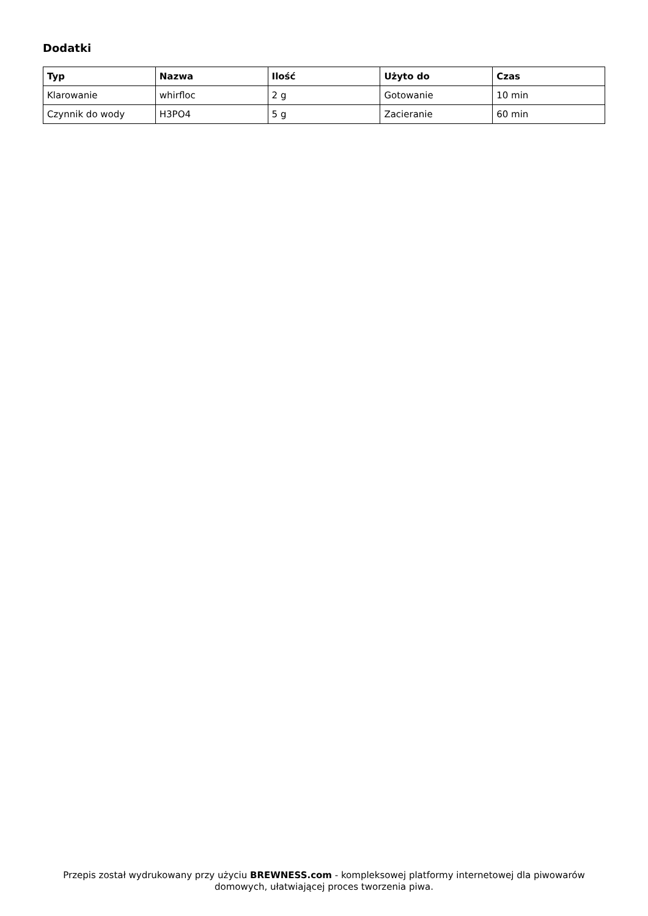Dodatki
| Typ | Nazwa | Ilość | Użyto do | Czas |
| --- | --- | --- | --- | --- |
| Klarowanie | whirfloc | 2 g | Gotowanie | 10 min |
| Czynnik do wody | H3PO4 | 5 g | Zacieranie | 60 min |
Przepis został wydrukowany przy użyciu BREWNESS.com - kompleksowej platformy internetowej dla piwowarów domowych, ułatwiającej proces tworzenia piwa.